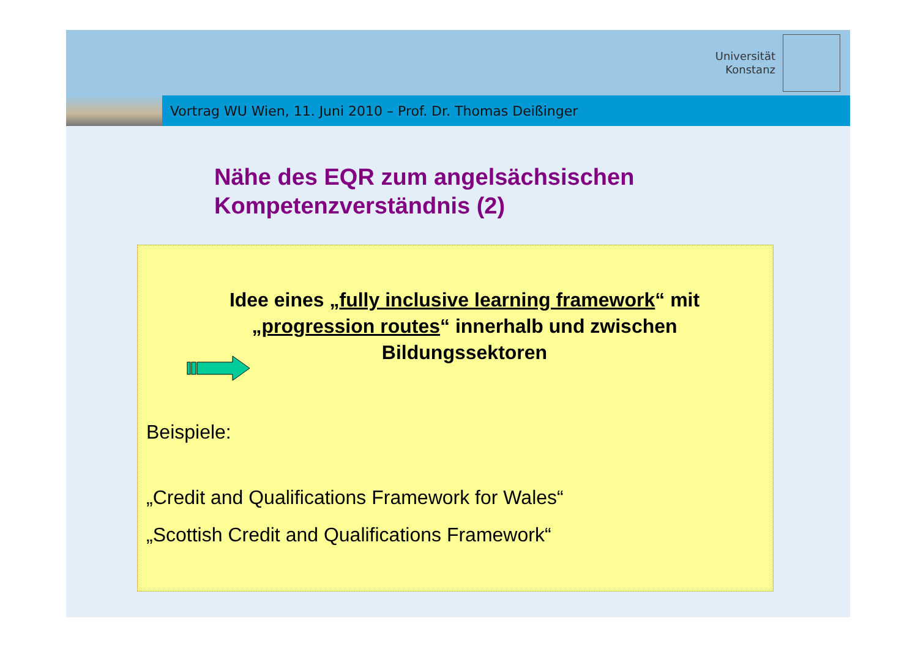Universität
Konstanz
Vortrag WU Wien, 11. Juni 2010 – Prof. Dr. Thomas Deißinger
Nähe des EQR zum angelsächsischen Kompetenzverständnis (2)
Idee eines „fully inclusive learning framework“ mit „progression routes“ innerhalb und zwischen Bildungssektoren
Beispiele:
„Credit and Qualifications Framework for Wales“
„Scottish Credit and Qualifications Framework“